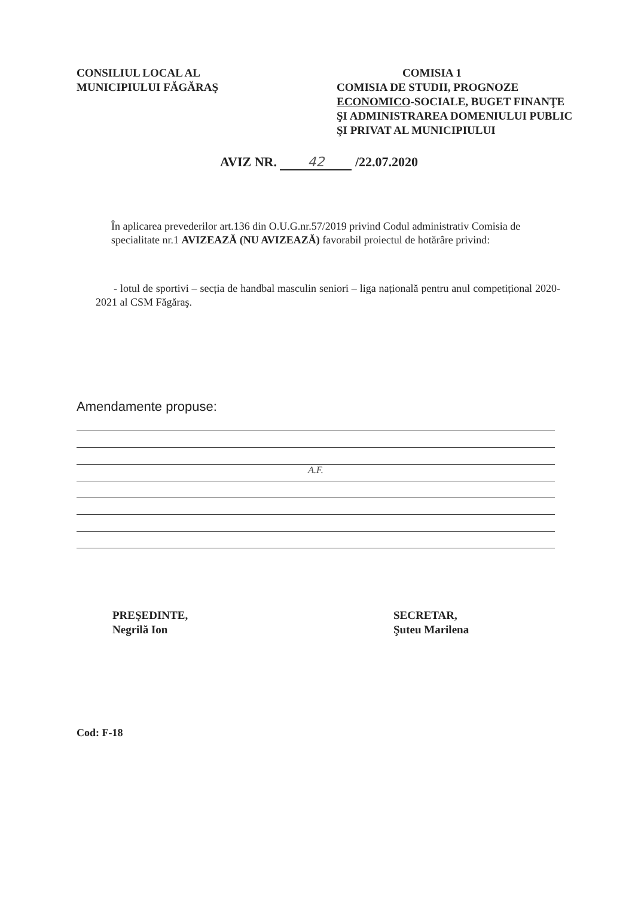CONSILIUL LOCAL AL
MUNICIPIULUI FĂGĂRAŞ
COMISIA 1
COMISIA DE STUDII, PROGNOZE ECONOMICO-SOCIALE, BUGET FINANŢE ŞI ADMINISTRAREA DOMENIULUI PUBLIC ŞI PRIVAT AL MUNICIPIULUI
AVIZ NR. 42 /22.07.2020
În aplicarea prevederilor art.136 din O.U.G.nr.57/2019 privind Codul administrativ Comisia de specialitate nr.1 AVIZEAZĂ (NU AVIZEAZĂ) favorabil proiectul de hotărâre privind:
- lotul de sportivi – secția de handbal masculin seniori – liga națională pentru anul competițional 2020-2021 al CSM Făgăraş.
Amendamente propuse:
A.F.
PREŞEDINTE,
Negrilă Ion
SECRETAR,
Şuteu Marilena
Cod: F-18